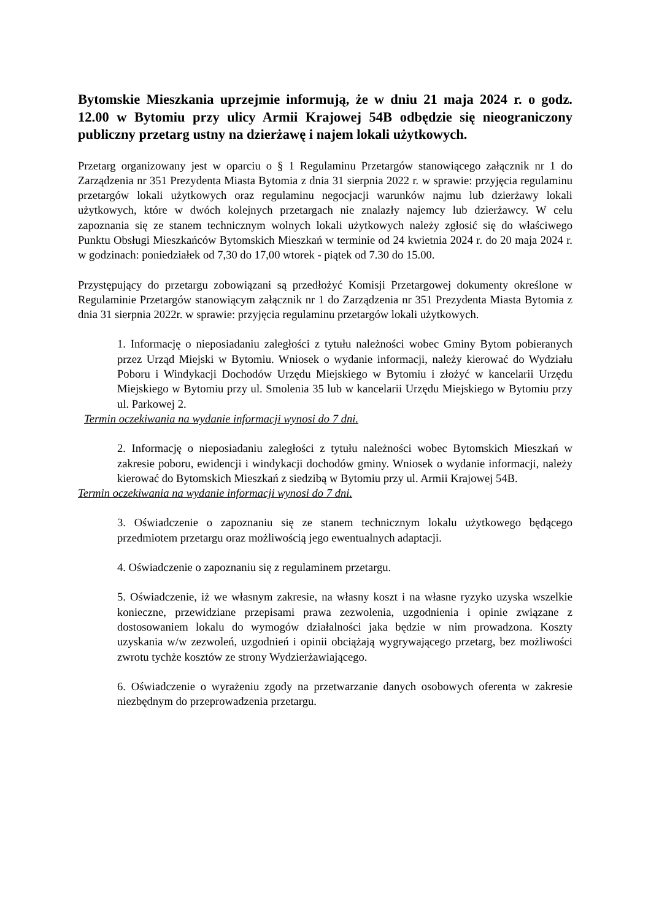Bytomskie Mieszkania uprzejmie informują, że w dniu 21 maja 2024 r. o godz. 12.00 w Bytomiu przy ulicy Armii Krajowej 54B odbędzie się nieograniczony publiczny przetarg ustny na dzierżawę i najem lokali użytkowych.
Przetarg organizowany jest w oparciu o § 1 Regulaminu Przetargów stanowiącego załącznik nr 1 do Zarządzenia nr 351 Prezydenta Miasta Bytomia z dnia 31 sierpnia 2022 r. w sprawie: przyjęcia regulaminu przetargów lokali użytkowych oraz regulaminu negocjacji warunków najmu lub dzierżawy lokali użytkowych, które w dwóch kolejnych przetargach nie znalazły najemcy lub dzierżawcy. W celu zapoznania się ze stanem technicznym wolnych lokali użytkowych należy zgłosić się do właściwego Punktu Obsługi Mieszkańców Bytomskich Mieszkań w terminie od 24 kwietnia 2024 r. do 20 maja 2024 r. w godzinach: poniedziałek od 7,30 do 17,00 wtorek - piątek od 7.30 do 15.00.
Przystępujący do przetargu zobowiązani są przedłożyć Komisji Przetargowej dokumenty określone w Regulaminie Przetargów stanowiącym załącznik nr 1 do Zarządzenia nr 351 Prezydenta Miasta Bytomia z dnia 31 sierpnia 2022r. w sprawie: przyjęcia regulaminu przetargów lokali użytkowych.
1. Informację o nieposiadaniu zaległości z tytułu należności wobec Gminy Bytom pobieranych przez Urząd Miejski w Bytomiu. Wniosek o wydanie informacji, należy kierować do Wydziału Poboru i Windykacji Dochodów Urzędu Miejskiego w Bytomiu i złożyć w kancelarii Urzędu Miejskiego w Bytomiu przy ul. Smolenia 35 lub w kancelarii Urzędu Miejskiego w Bytomiu przy ul. Parkowej 2.
Termin oczekiwania na wydanie informacji wynosi do 7 dni.
2. Informację o nieposiadaniu zaległości z tytułu należności wobec Bytomskich Mieszkań w zakresie poboru, ewidencji i windykacji dochodów gminy. Wniosek o wydanie informacji, należy kierować do Bytomskich Mieszkań z siedzibą w Bytomiu przy ul. Armii Krajowej 54B.
Termin oczekiwania na wydanie informacji wynosi do 7 dni.
3. Oświadczenie o zapoznaniu się ze stanem technicznym lokalu użytkowego będącego przedmiotem przetargu oraz możliwością jego ewentualnych adaptacji.
4. Oświadczenie o zapoznaniu się z regulaminem przetargu.
5. Oświadczenie, iż we własnym zakresie, na własny koszt i na własne ryzyko uzyska wszelkie konieczne, przewidziane przepisami prawa zezwolenia, uzgodnienia i opinie związane z dostosowaniem lokalu do wymogów działalności jaka będzie w nim prowadzona. Koszty uzyskania w/w zezwoleń, uzgodnień i opinii obciążają wygrywającego przetarg, bez możliwości zwrotu tychże kosztów ze strony Wydzierżawiającego.
6. Oświadczenie o wyrażeniu zgody na przetwarzanie danych osobowych oferenta w zakresie niezbędnym do przeprowadzenia przetargu.